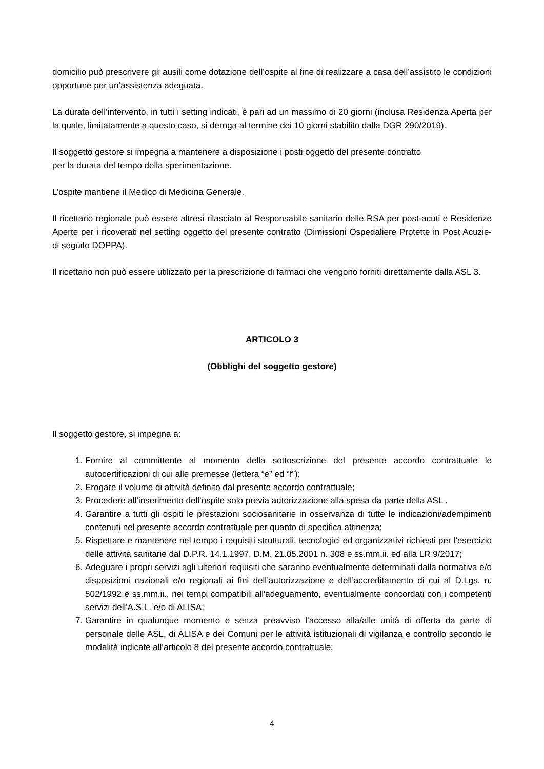domicilio può prescrivere gli ausili come dotazione dell’ospite al fine di realizzare a casa dell’assistito le condizioni opportune per un’assistenza adeguata.
La durata dell’intervento, in tutti i setting indicati, è pari ad un massimo di 20 giorni (inclusa Residenza Aperta per la quale, limitatamente a questo caso, si deroga al termine dei 10 giorni stabilito dalla DGR 290/2019).
Il soggetto gestore si impegna a mantenere a disposizione i posti oggetto del presente contratto
per la durata del tempo della sperimentazione.
L’ospite mantiene il Medico di Medicina Generale.
Il ricettario regionale può essere altresì rilasciato al Responsabile sanitario delle RSA per post-acuti e Residenze Aperte per i ricoverati nel setting oggetto del presente contratto (Dimissioni Ospedaliere Protette in Post Acuzie- di seguito DOPPA).
Il ricettario non può essere utilizzato per la prescrizione di farmaci che vengono forniti direttamente dalla ASL 3.
ARTICOLO 3
(Obblighi del soggetto gestore)
Il soggetto gestore, si impegna a:
1. Fornire al committente al momento della sottoscrizione del presente accordo contrattuale le autocertificazioni di cui alle premesse (lettera “e” ed “f”);
2. Erogare il volume di attività definito dal presente accordo contrattuale;
3. Procedere all’inserimento dell’ospite solo previa autorizzazione alla spesa da parte della ASL .
4. Garantire a tutti gli ospiti le prestazioni sociosanitarie in osservanza di tutte le indicazioni/adempimenti contenuti nel presente accordo contrattuale per quanto di specifica attinenza;
5. Rispettare e mantenere nel tempo i requisiti strutturali, tecnologici ed organizzativi richiesti per l'esercizio delle attività sanitarie dal D.P.R. 14.1.1997, D.M. 21.05.2001 n. 308 e ss.mm.ii. ed alla LR 9/2017;
6. Adeguare i propri servizi agli ulteriori requisiti che saranno eventualmente determinati dalla normativa e/o disposizioni nazionali e/o regionali ai fini dell’autorizzazione e dell’accreditamento di cui al D.Lgs. n. 502/1992 e ss.mm.ii., nei tempi compatibili all'adeguamento, eventualmente concordati con i competenti servizi dell'A.S.L. e/o di ALISA;
7. Garantire in qualunque momento e senza preavviso l’accesso alla/alle unità di offerta da parte di personale delle ASL, di ALISA e dei Comuni per le attività istituzionali di vigilanza e controllo secondo le modalità indicate all’articolo 8 del presente accordo contrattuale;
4